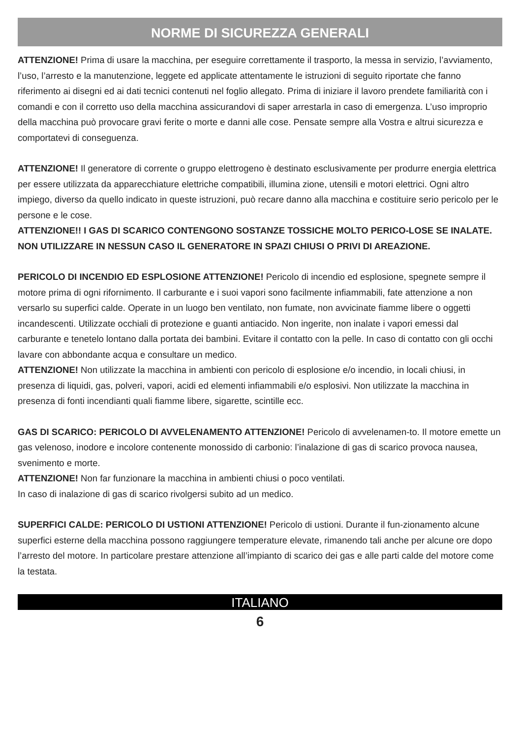NORME DI SICUREZZA GENERALI
ATTENZIONE! Prima di usare la macchina, per eseguire correttamente il trasporto, la messa in servizio, l’avviamento, l’uso, l’arresto e la manutenzione, leggete ed applicate attentamente le istruzioni di seguito riportate che fanno riferimento ai disegni ed ai dati tecnici contenuti nel foglio allegato. Prima di iniziare il lavoro prendete familiarità con i comandi e con il corretto uso della macchina assicurandovi di saper arrestarla in caso di emergenza. L’uso improprio della macchina può provocare gravi ferite o morte e danni alle cose. Pensate sempre alla Vostra e altrui sicurezza e comportatevi di conseguenza.
ATTENZIONE! Il generatore di corrente o gruppo elettrogeno è destinato esclusivamente per produrre energia elettrica per essere utilizzata da apparecchiature elettriche compatibili, illumina zione, utensili e motori elettrici. Ogni altro impiego, diverso da quello indicato in queste istruzioni, può recare danno alla macchina e costituire serio pericolo per le persone e le cose.
ATTENZIONE!! I GAS DI SCARICO CONTENGONO SOSTANZE TOSSICHE MOLTO PERICO-LOSE SE INALATE. NON UTILIZZARE IN NESSUN CASO IL GENERATORE IN SPAZI CHIUSI O PRIVI DI AREAZIONE.
PERICOLO DI INCENDIO ED ESPLOSIONE ATTENZIONE! Pericolo di incendio ed esplosione, spegnete sempre il motore prima di ogni rifornimento. Il carburante e i suoi vapori sono facilmente infiammabili, fate attenzione a non versarlo su superfici calde. Operate in un luogo ben ventilato, non fumate, non avvicinate fiamme libere o oggetti incandescenti. Utilizzate occhiali di protezione e guanti antiacido. Non ingerite, non inalate i vapori emessi dal carburante e tenetelo lontano dalla portata dei bambini. Evitare il contatto con la pelle. In caso di contatto con gli occhi lavare con abbondante acqua e consultare un medico.
ATTENZIONE! Non utilizzate la macchina in ambienti con pericolo di esplosione e/o incendio, in locali chiusi, in presenza di liquidi, gas, polveri, vapori, acidi ed elementi infiammabili e/o esplosivi. Non utilizzate la macchina in presenza di fonti incendianti quali fiamme libere, sigarette, scintille ecc.
GAS DI SCARICO: PERICOLO DI AVVELENAMENTO ATTENZIONE! Pericolo di avvelenamen-to. Il motore emette un gas velenoso, inodore e incolore contenente monossido di carbonio: l’inalazione di gas di scarico provoca nausea, svenimento e morte.
ATTENZIONE! Non far funzionare la macchina in ambienti chiusi o poco ventilati.
In caso di inalazione di gas di scarico rivolgersi subito ad un medico.
SUPERFICI CALDE: PERICOLO DI USTIONI ATTENZIONE! Pericolo di ustioni. Durante il fun-zionamento alcune superfici esterne della macchina possono raggiungere temperature elevate, rimanendo tali anche per alcune ore dopo l’arresto del motore. In particolare prestare attenzione all’impianto di scarico dei gas e alle parti calde del motore come la testata.
ITALIANO
6